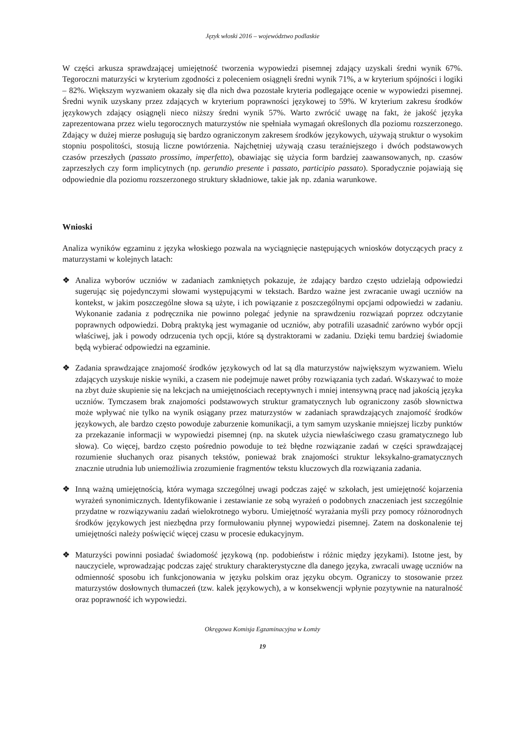Język włoski 2016 – województwo podlaskie
W części arkusza sprawdzającej umiejętność tworzenia wypowiedzi pisemnej zdający uzyskali średni wynik 67%. Tegoroczni maturzyści w kryterium zgodności z poleceniem osiągnęli średni wynik 71%, a w kryterium spójności i logiki – 82%. Większym wyzwaniem okazały się dla nich dwa pozostałe kryteria podlegające ocenie w wypowiedzi pisemnej. Średni wynik uzyskany przez zdających w kryterium poprawności językowej to 59%. W kryterium zakresu środków językowych zdający osiągnęli nieco niższy średni wynik 57%. Warto zwrócić uwagę na fakt, że jakość języka zaprezentowana przez wielu tegorocznych maturzystów nie spełniała wymagań określonych dla poziomu rozszerzonego. Zdający w dużej mierze posługują się bardzo ograniczonym zakresem środków językowych, używają struktur o wysokim stopniu pospolitości, stosują liczne powtórzenia. Najchętniej używają czasu teraźniejszego i dwóch podstawowych czasów przeszłych (passato prossimo, imperfetto), obawiając się użycia form bardziej zaawansowanych, np. czasów zaprzeszłych czy form implicytnych (np. gerundio presente i passato, participio passato). Sporadycznie pojawiają się odpowiednie dla poziomu rozszerzonego struktury składniowe, takie jak np. zdania warunkowe.
Wnioski
Analiza wyników egzaminu z języka włoskiego pozwala na wyciągnięcie następujących wniosków dotyczących pracy z maturzystami w kolejnych latach:
❖ Analiza wyborów uczniów w zadaniach zamkniętych pokazuje, że zdający bardzo często udzielają odpowiedzi sugerując się pojedynczymi słowami występującymi w tekstach. Bardzo ważne jest zwracanie uwagi uczniów na kontekst, w jakim poszczególne słowa są użyte, i ich powiązanie z poszczególnymi opcjami odpowiedzi w zadaniu. Wykonanie zadania z podręcznika nie powinno polegać jedynie na sprawdzeniu rozwiązań poprzez odczytanie poprawnych odpowiedzi. Dobrą praktyką jest wymaganie od uczniów, aby potrafili uzasadnić zarówno wybór opcji właściwej, jak i powody odrzucenia tych opcji, które są dystraktorami w zadaniu. Dzięki temu bardziej świadomie będą wybierać odpowiedzi na egzaminie.
❖ Zadania sprawdzające znajomość środków językowych od lat są dla maturzystów największym wyzwaniem. Wielu zdających uzyskuje niskie wyniki, a czasem nie podejmuje nawet próby rozwiązania tych zadań. Wskazywać to może na zbyt duże skupienie się na lekcjach na umiejętnościach receptywnych i mniej intensywną pracę nad jakością języka uczniów. Tymczasem brak znajomości podstawowych struktur gramatycznych lub ograniczony zasób słownictwa może wpływać nie tylko na wynik osiągany przez maturzystów w zadaniach sprawdzających znajomość środków językowych, ale bardzo często powoduje zaburzenie komunikacji, a tym samym uzyskanie mniejszej liczby punktów za przekazanie informacji w wypowiedzi pisemnej (np. na skutek użycia niewłaściwego czasu gramatycznego lub słowa). Co więcej, bardzo często pośrednio powoduje to też błędne rozwiązanie zadań w części sprawdzającej rozumienie słuchanych oraz pisanych tekstów, ponieważ brak znajomości struktur leksykalno-gramatycznych znacznie utrudnia lub uniemożliwia zrozumienie fragmentów tekstu kluczowych dla rozwiązania zadania.
❖ Inną ważną umiejętnością, która wymaga szczególnej uwagi podczas zajęć w szkołach, jest umiejętność kojarzenia wyrażeń synonimicznych. Identyfikowanie i zestawianie ze sobą wyrażeń o podobnych znaczeniach jest szczególnie przydatne w rozwiązywaniu zadań wielokrotnego wyboru. Umiejętność wyrażania myśli przy pomocy różnorodnych środków językowych jest niezbędna przy formułowaniu płynnej wypowiedzi pisemnej. Zatem na doskonalenie tej umiejętności należy poświęcić więcej czasu w procesie edukacyjnym.
❖ Maturzyści powinni posiadać świadomość językową (np. podobieństw i różnic między językami). Istotne jest, by nauczyciele, wprowadzając podczas zajęć struktury charakterystyczne dla danego języka, zwracali uwagę uczniów na odmienność sposobu ich funkcjonowania w języku polskim oraz języku obcym. Ograniczy to stosowanie przez maturzystów dosłownych tłumaczeń (tzw. kalek językowych), a w konsekwencji wpłynie pozytywnie na naturalność oraz poprawność ich wypowiedzi.
Okręgowa Komisja Egzaminacyjna w Łomży
19